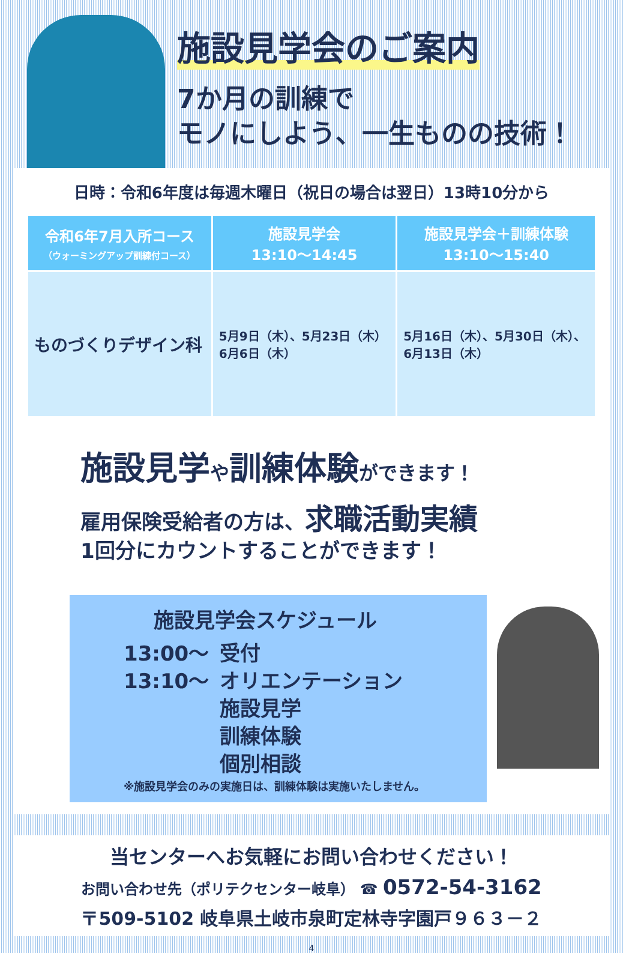施設見学会のご案内
7か月の訓練で
モノにしよう、一生ものの技術！
日時：令和6年度は毎週木曜日（祝日の場合は翌日）13時10分から
| 令和6年7月入所コース （ウォーミングアップ訓練付コース） | 施設見学会 13:10〜14:45 | 施設見学会＋訓練体験 13:10〜15:40 |
| --- | --- | --- |
| ものづくりデザイン科 | 5月9日（木）、5月23日（木） 6月6日（木） | 5月16日（木）、5月30日（木）、 6月13日（木） |
施設見学や訓練体験ができます！
雇用保険受給者の方は、求職活動実績
1回分にカウントすることができます！
施設見学会スケジュール
13:00〜 受付
13:10〜 オリエンテーション
施設見学
訓練体験
個別相談
※施設見学会のみの実施日は、訓練体験は実施いたしません。
当センターへお気軽にお問い合わせください！
お問い合わせ先（ポリテクセンター岐阜） ☎ 0572-54-3162
〒509-5102 岐阜県土岐市泉町定林寺字園戸９６３－２
4